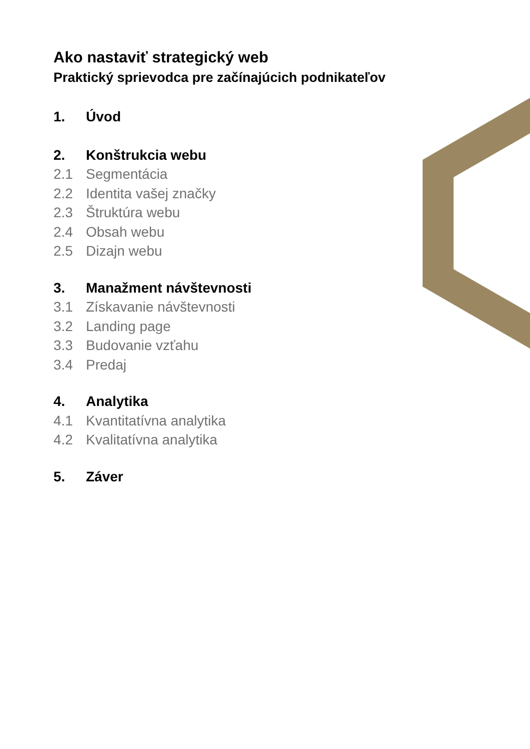Ako nastaviť strategický web
Praktický sprievodca pre začínajúcich podnikateľov
1. Úvod
2. Konštrukcia webu
2.1 Segmentácia
2.2 Identita vašej značky
2.3 Štruktúra webu
2.4 Obsah webu
2.5 Dizajn webu
3. Manažment návštevnosti
3.1 Získavanie návštevnosti
3.2 Landing page
3.3 Budovanie vzťahu
3.4 Predaj
4. Analytika
4.1 Kvantitatívna analytika
4.2 Kvalitatívna analytika
5. Záver